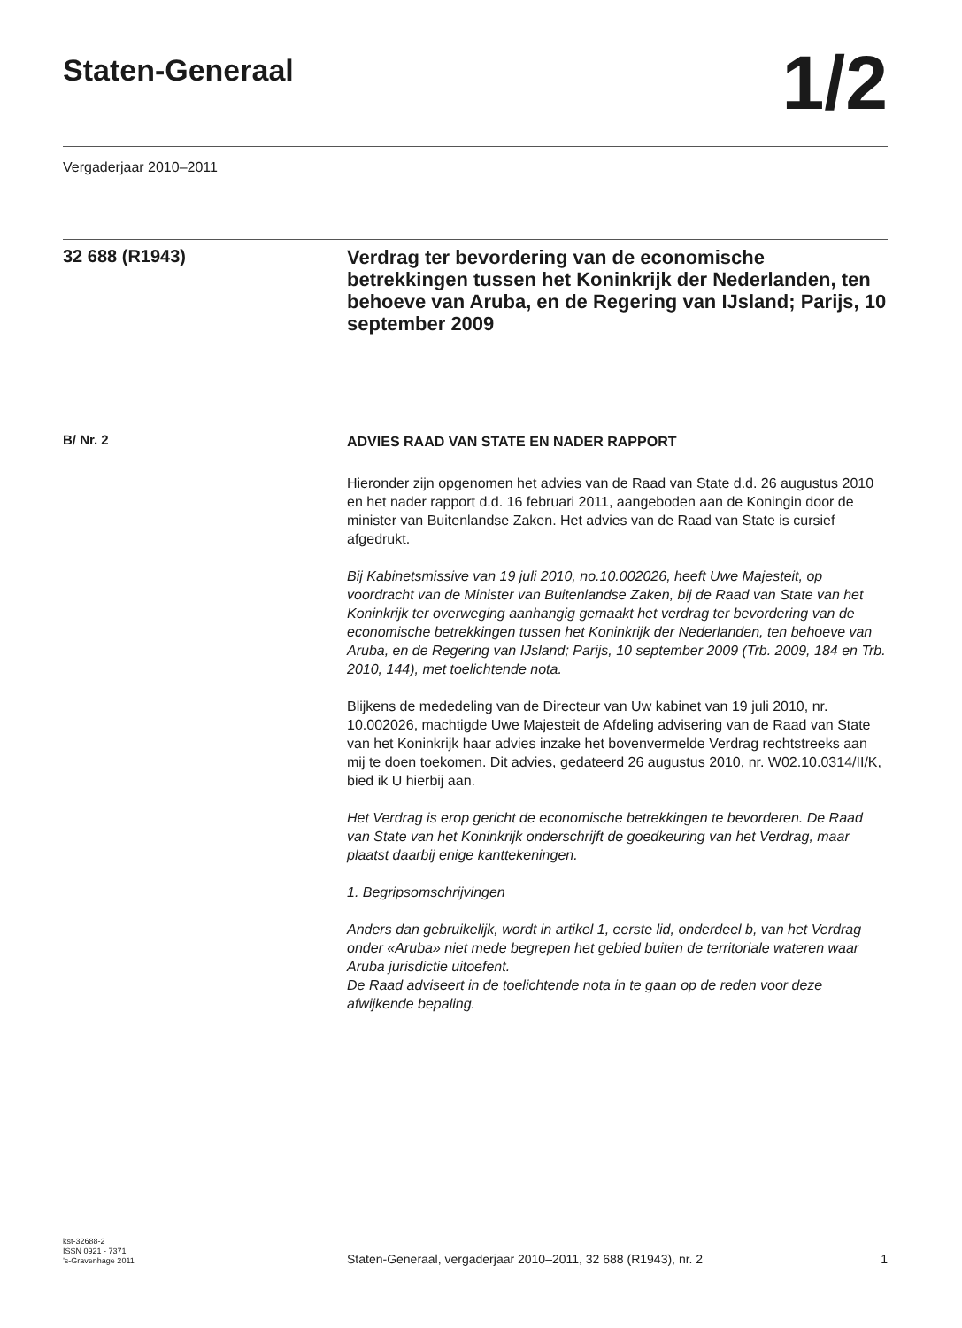Staten-Generaal
1/2
Vergaderjaar 2010–2011
32 688 (R1943)
Verdrag ter bevordering van de economische betrekkingen tussen het Koninkrijk der Nederlanden, ten behoeve van Aruba, en de Regering van IJsland; Parijs, 10 september 2009
B/ Nr. 2
ADVIES RAAD VAN STATE EN NADER RAPPORT
Hieronder zijn opgenomen het advies van de Raad van State d.d. 26 augustus 2010 en het nader rapport d.d. 16 februari 2011, aangeboden aan de Koningin door de minister van Buitenlandse Zaken. Het advies van de Raad van State is cursief afgedrukt.
Bij Kabinetsmissive van 19 juli 2010, no.10.002026, heeft Uwe Majesteit, op voordracht van de Minister van Buitenlandse Zaken, bij de Raad van State van het Koninkrijk ter overweging aanhangig gemaakt het verdrag ter bevordering van de economische betrekkingen tussen het Koninkrijk der Nederlanden, ten behoeve van Aruba, en de Regering van IJsland; Parijs, 10 september 2009 (Trb. 2009, 184 en Trb. 2010, 144), met toelichtende nota.
Blijkens de mededeling van de Directeur van Uw kabinet van 19 juli 2010, nr. 10.002026, machtigde Uwe Majesteit de Afdeling advisering van de Raad van State van het Koninkrijk haar advies inzake het bovenvermelde Verdrag rechtstreeks aan mij te doen toekomen. Dit advies, gedateerd 26 augustus 2010, nr. W02.10.0314/II/K, bied ik U hierbij aan.
Het Verdrag is erop gericht de economische betrekkingen te bevorderen. De Raad van State van het Koninkrijk onderschrijft de goedkeuring van het Verdrag, maar plaatst daarbij enige kanttekeningen.
1. Begripsomschrijvingen
Anders dan gebruikelijk, wordt in artikel 1, eerste lid, onderdeel b, van het Verdrag onder «Aruba» niet mede begrepen het gebied buiten de territoriale wateren waar Aruba jurisdictie uitoefent.
De Raad adviseert in de toelichtende nota in te gaan op de reden voor deze afwijkende bepaling.
kst-32688-2
ISSN 0921 - 7371
’s-Gravenhage 2011
Staten-Generaal, vergaderjaar 2010–2011, 32 688 (R1943), nr. 2
1